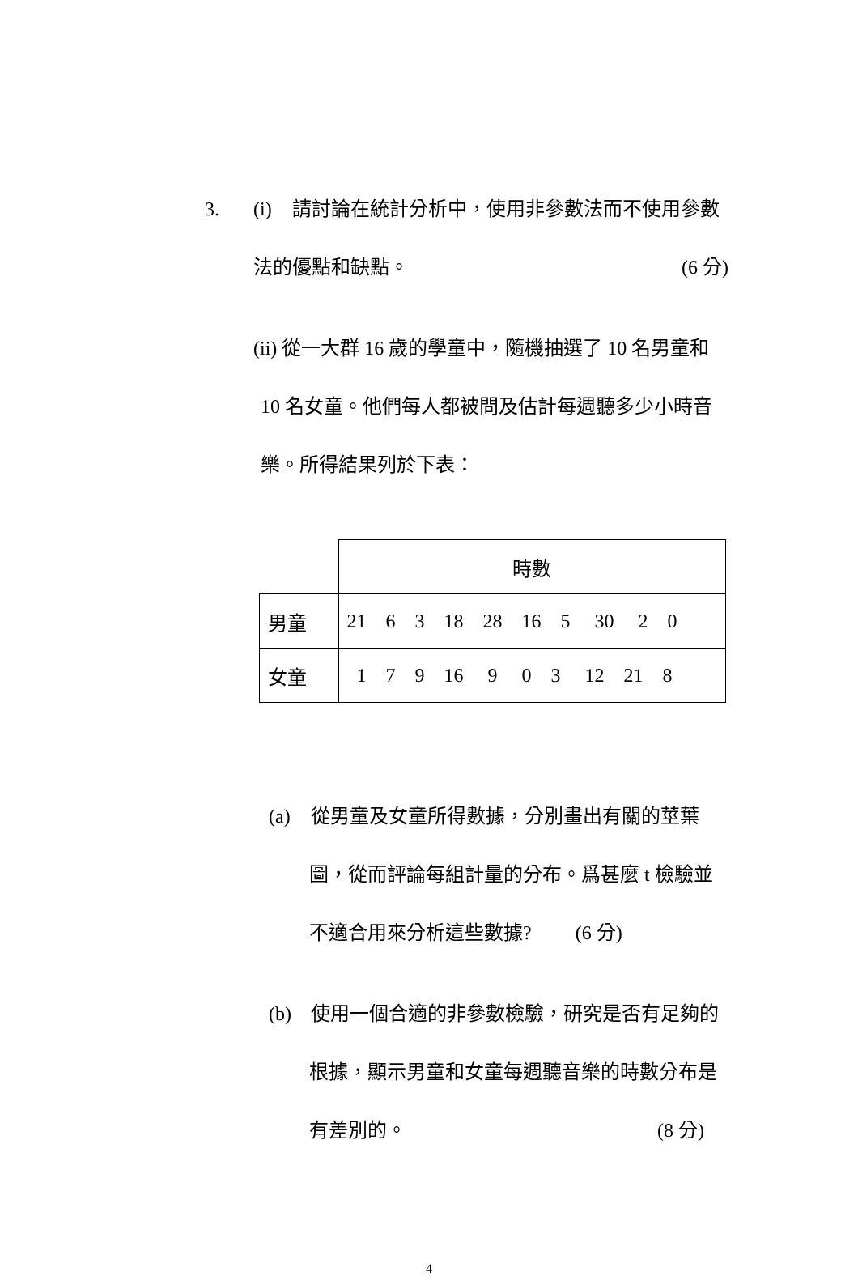3. (i) 請討論在統計分析中，使用非參數法而不使用參數
法的優點和缺點。 (6 分)
(ii) 從一大群 16 歲的學童中，隨機抽選了 10 名男童和
10 名女童。他們每人都被問及估計每週聽多少小時音
樂。所得結果列於下表：
| | 時數 |
| 男童 | 21 6 3 18 28 16 5 30 2 0 |
| 女童 | 1 7 9 16 9 0 3 12 21 8 |
(a) 從男童及女童所得數據，分別畫出有關的莖葉
圖，從而評論每組計量的分布。爲甚麼 t 檢驗並
不適合用來分析這些數據? (6 分)
(b) 使用一個合適的非參數檢驗，研究是否有足夠的
根據，顯示男童和女童每週聽音樂的時數分布是
有差別的。 (8 分)
4